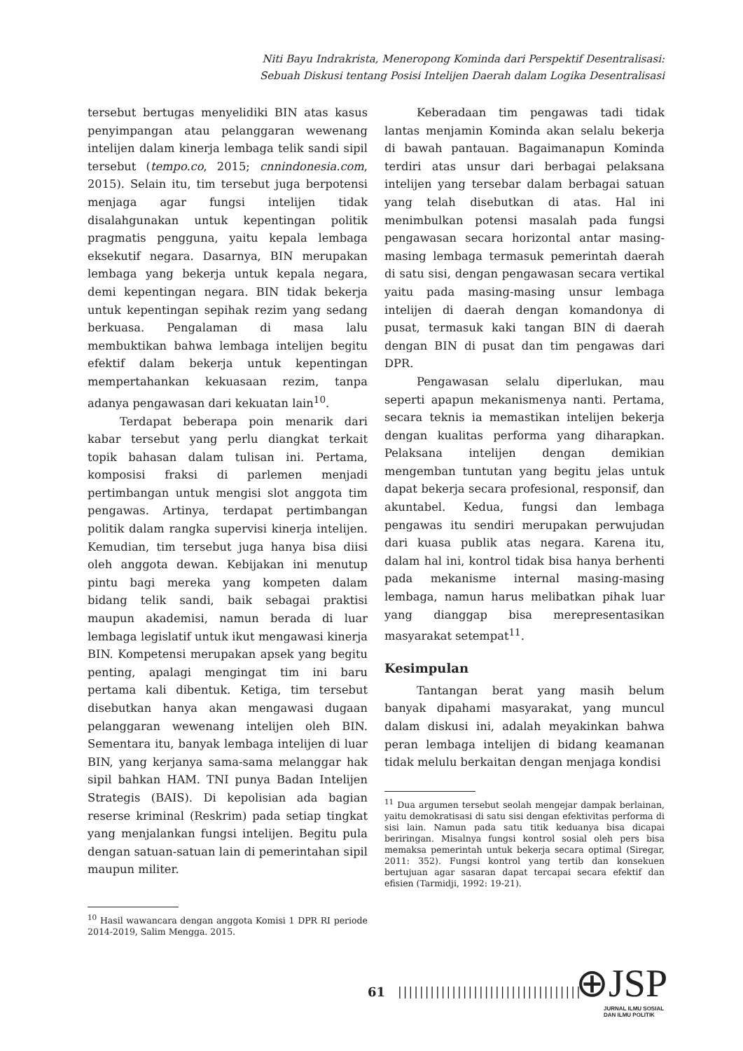Niti Bayu Indrakrista, Meneropong Kominda dari Perspektif Desentralisasi:
Sebuah Diskusi tentang Posisi Intelijen Daerah dalam Logika Desentralisasi
tersebut bertugas menyelidiki BIN atas kasus penyimpangan atau pelanggaran wewenang intelijen dalam kinerja lembaga telik sandi sipil tersebut (tempo.co, 2015; cnnindonesia.com, 2015). Selain itu, tim tersebut juga berpotensi menjaga agar fungsi intelijen tidak disalahgunakan untuk kepentingan politik pragmatis pengguna, yaitu kepala lembaga eksekutif negara. Dasarnya, BIN merupakan lembaga yang bekerja untuk kepala negara, demi kepentingan negara. BIN tidak bekerja untuk kepentingan sepihak rezim yang sedang berkuasa. Pengalaman di masa lalu membuktikan bahwa lembaga intelijen begitu efektif dalam bekerja untuk kepentingan mempertahankan kekuasaan rezim, tanpa adanya pengawasan dari kekuatan lain<sup>10</sup>.
Terdapat beberapa poin menarik dari kabar tersebut yang perlu diangkat terkait topik bahasan dalam tulisan ini. Pertama, komposisi fraksi di parlemen menjadi pertimbangan untuk mengisi slot anggota tim pengawas. Artinya, terdapat pertimbangan politik dalam rangka supervisi kinerja intelijen. Kemudian, tim tersebut juga hanya bisa diisi oleh anggota dewan. Kebijakan ini menutup pintu bagi mereka yang kompeten dalam bidang telik sandi, baik sebagai praktisi maupun akademisi, namun berada di luar lembaga legislatif untuk ikut mengawasi kinerja BIN. Kompetensi merupakan apsek yang begitu penting, apalagi mengingat tim ini baru pertama kali dibentuk. Ketiga, tim tersebut disebutkan hanya akan mengawasi dugaan pelanggaran wewenang intelijen oleh BIN. Sementara itu, banyak lembaga intelijen di luar BIN, yang kerjanya sama-sama melanggar hak sipil bahkan HAM. TNI punya Badan Intelijen Strategis (BAIS). Di kepolisian ada bagian reserse kriminal (Reskrim) pada setiap tingkat yang menjalankan fungsi intelijen. Begitu pula dengan satuan-satuan lain di pemerintahan sipil maupun militer.
<sup>10</sup> Hasil wawancara dengan anggota Komisi 1 DPR RI periode 2014-2019, Salim Mengga. 2015.
Keberadaan tim pengawas tadi tidak lantas menjamin Kominda akan selalu bekerja di bawah pantauan. Bagaimanapun Kominda terdiri atas unsur dari berbagai pelaksana intelijen yang tersebar dalam berbagai satuan yang telah disebutkan di atas. Hal ini menimbulkan potensi masalah pada fungsi pengawasan secara horizontal antar masing-masing lembaga termasuk pemerintah daerah di satu sisi, dengan pengawasan secara vertikal yaitu pada masing-masing unsur lembaga intelijen di daerah dengan komandonya di pusat, termasuk kaki tangan BIN di daerah dengan BIN di pusat dan tim pengawas dari DPR.
Pengawasan selalu diperlukan, mau seperti apapun mekanismenya nanti. Pertama, secara teknis ia memastikan intelijen bekerja dengan kualitas performa yang diharapkan. Pelaksana intelijen dengan demikian mengemban tuntutan yang begitu jelas untuk dapat bekerja secara profesional, responsif, dan akuntabel. Kedua, fungsi dan lembaga pengawas itu sendiri merupakan perwujudan dari kuasa publik atas negara. Karena itu, dalam hal ini, kontrol tidak bisa hanya berhenti pada mekanisme internal masing-masing lembaga, namun harus melibatkan pihak luar yang dianggap bisa merepresentasikan masyarakat setempat<sup>11</sup>.
Kesimpulan
Tantangan berat yang masih belum banyak dipahami masyarakat, yang muncul dalam diskusi ini, adalah meyakinkan bahwa peran lembaga intelijen di bidang keamanan tidak melulu berkaitan dengan menjaga kondisi
<sup>11</sup> Dua argumen tersebut seolah mengejar dampak berlainan, yaitu demokratisasi di satu sisi dengan efektivitas performa di sisi lain. Namun pada satu titik keduanya bisa dicapai beriringan. Misalnya fungsi kontrol sosial oleh pers bisa memaksa pemerintah untuk bekerja secara optimal (Siregar, 2011: 352). Fungsi kontrol yang tertib dan konsekuen bertujuan agar sasaran dapat tercapai secara efektif dan efisien (Tarmidji, 1992: 19-21).
61
||||||||||||||||||||||||||||||||||
⊕JSP
JURNAL ILMU SOSIAL
DAN ILMU POLITIK